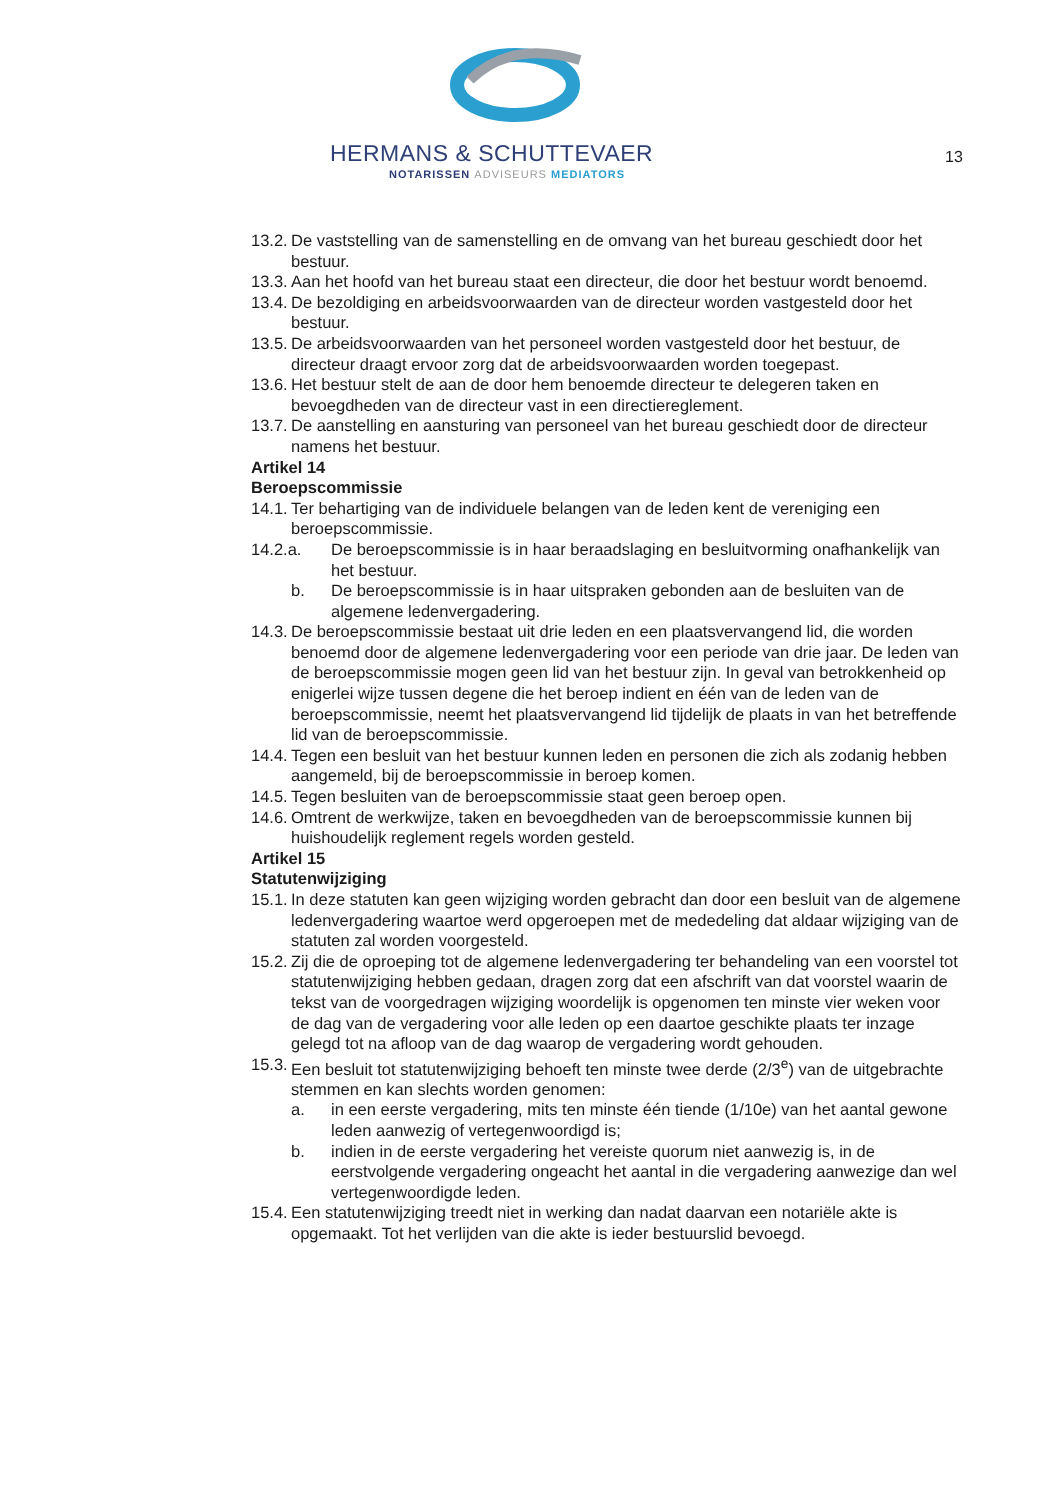HERMANS & SCHUTTEVAER
NOTARISSEN ADVISEURS MEDIATORS
13
13.2. De vaststelling van de samenstelling en de omvang van het bureau geschiedt door het bestuur.
13.3. Aan het hoofd van het bureau staat een directeur, die door het bestuur wordt benoemd.
13.4. De bezoldiging en arbeidsvoorwaarden van de directeur worden vastgesteld door het bestuur.
13.5. De arbeidsvoorwaarden van het personeel worden vastgesteld door het bestuur, de directeur draagt ervoor zorg dat de arbeidsvoorwaarden worden toegepast.
13.6. Het bestuur stelt de aan de door hem benoemde directeur te delegeren taken en bevoegdheden van de directeur vast in een directiereglement.
13.7. De aanstelling en aansturing van personeel van het bureau geschiedt door de directeur namens het bestuur.
Artikel 14
Beroepscommissie
14.1. Ter behartiging van de individuele belangen van de leden kent de vereniging een beroepscommissie.
14.2.a. De beroepscommissie is in haar beraadslaging en besluitvorming onafhankelijk van het bestuur.
b. De beroepscommissie is in haar uitspraken gebonden aan de besluiten van de algemene ledenvergadering.
14.3. De beroepscommissie bestaat uit drie leden en een plaatsvervangend lid, die worden benoemd door de algemene ledenvergadering voor een periode van drie jaar. De leden van de beroepscommissie mogen geen lid van het bestuur zijn. In geval van betrokkenheid op enigerlei wijze tussen degene die het beroep indient en één van de leden van de beroepscommissie, neemt het plaatsvervangend lid tijdelijk de plaats in van het betreffende lid van de beroepscommissie.
14.4. Tegen een besluit van het bestuur kunnen leden en personen die zich als zodanig hebben aangemeld, bij de beroepscommissie in beroep komen.
14.5. Tegen besluiten van de beroepscommissie staat geen beroep open.
14.6. Omtrent de werkwijze, taken en bevoegdheden van de beroepscommissie kunnen bij huishoudelijk reglement regels worden gesteld.
Artikel 15
Statutenwijziging
15.1. In deze statuten kan geen wijziging worden gebracht dan door een besluit van de algemene ledenvergadering waartoe werd opgeroepen met de mededeling dat aldaar wijziging van de statuten zal worden voorgesteld.
15.2. Zij die de oproeping tot de algemene ledenvergadering ter behandeling van een voorstel tot statutenwijziging hebben gedaan, dragen zorg dat een afschrift van dat voorstel waarin de tekst van de voorgedragen wijziging woordelijk is opgenomen ten minste vier weken voor de dag van de vergadering voor alle leden op een daartoe geschikte plaats ter inzage gelegd tot na afloop van de dag waarop de vergadering wordt gehouden.
15.3. Een besluit tot statutenwijziging behoeft ten minste twee derde (2/3<sup>e</sup>) van de uitgebrachte stemmen en kan slechts worden genomen:
a. in een eerste vergadering, mits ten minste één tiende (1/10e) van het aantal gewone leden aanwezig of vertegenwoordigd is;
b. indien in de eerste vergadering het vereiste quorum niet aanwezig is, in de eerstvolgende vergadering ongeacht het aantal in die vergadering aanwezige dan wel vertegenwoordigde leden.
15.4. Een statutenwijziging treedt niet in werking dan nadat daarvan een notariële akte is opgemaakt. Tot het verlijden van die akte is ieder bestuurslid bevoegd.